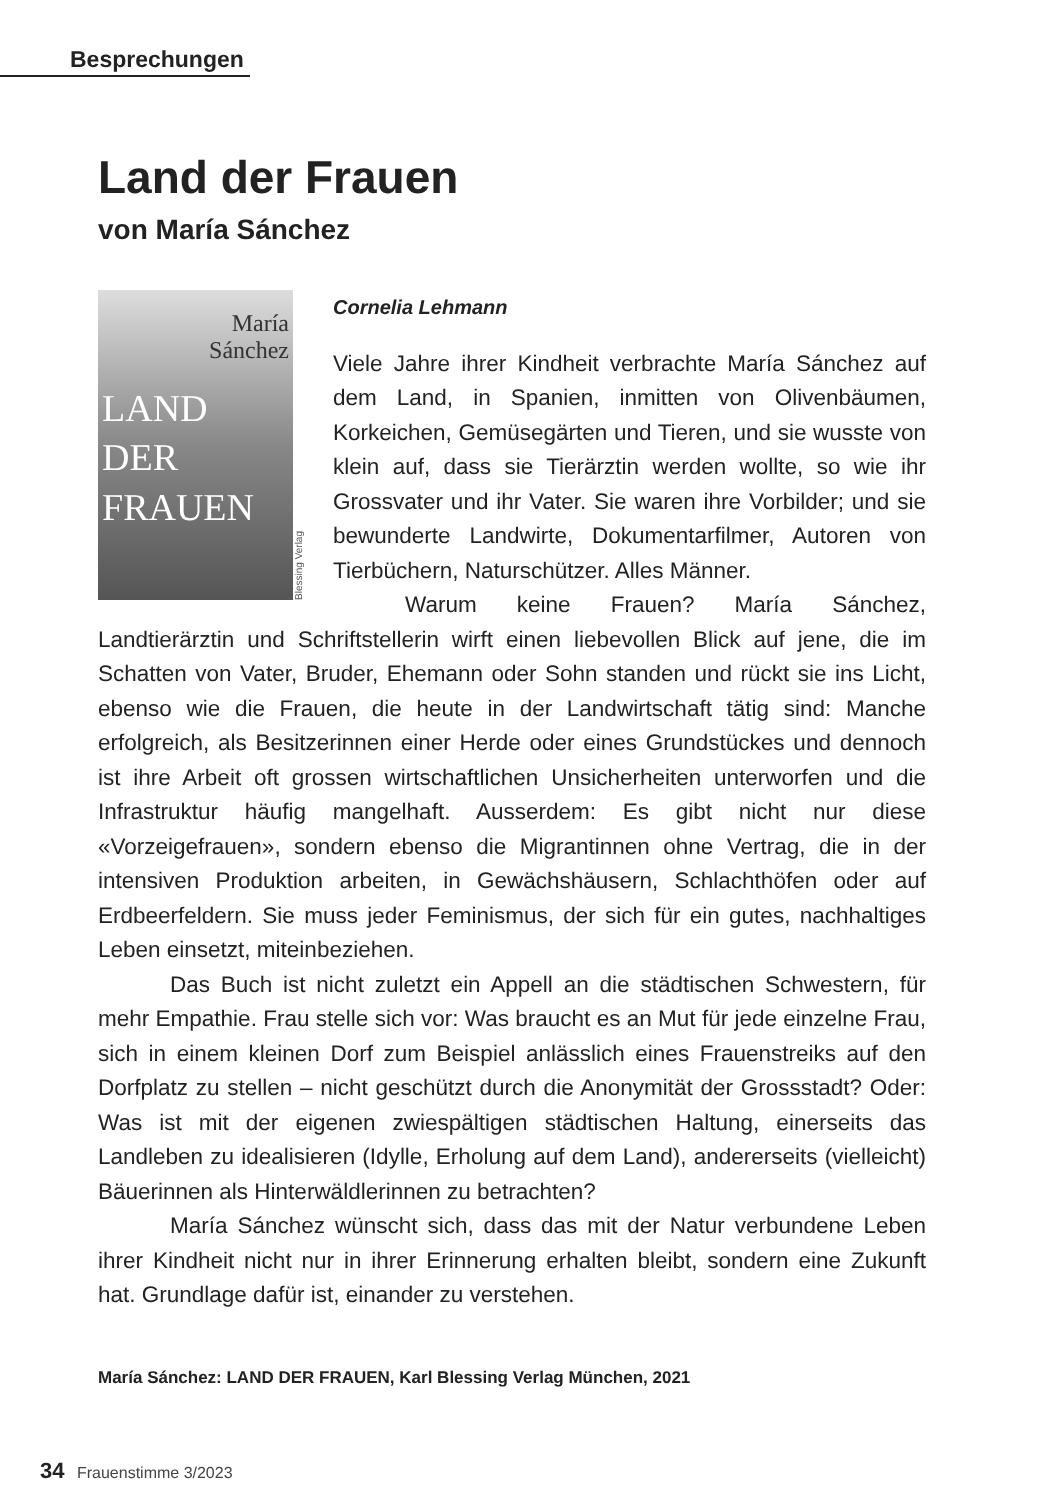Besprechungen
Land der Frauen
von María Sánchez
María
Sánchez
LAND
DER
FRAUEN
Blessing Verlag
Cornelia Lehmann
Viele Jahre ihrer Kindheit verbrachte María Sánchez auf dem Land, in Spanien, inmitten von Olivenbäumen, Korkeichen, Gemüsegärten und Tieren, und sie wusste von klein auf, dass sie Tierärztin werden wollte, so wie ihr Grossvater und ihr Vater. Sie waren ihre Vorbilder; und sie bewunderte Landwirte, Dokumentarfilmer, Autoren von Tierbüchern, Naturschützer. Alles Männer.
Warum keine Frauen? María Sánchez, Landtierärztin und Schriftstellerin wirft einen liebevollen Blick auf jene, die im Schatten von Vater, Bruder, Ehemann oder Sohn standen und rückt sie ins Licht, ebenso wie die Frauen, die heute in der Landwirtschaft tätig sind: Manche erfolgreich, als Besitzerinnen einer Herde oder eines Grundstückes und dennoch ist ihre Arbeit oft grossen wirtschaftlichen Unsicherheiten unterworfen und die Infrastruktur häufig mangelhaft. Ausserdem: Es gibt nicht nur diese «Vorzeigefrauen», sondern ebenso die Migrantinnen ohne Vertrag, die in der intensiven Produktion arbeiten, in Gewächshäusern, Schlachthöfen oder auf Erdbeerfeldern. Sie muss jeder Feminismus, der sich für ein gutes, nachhaltiges Leben einsetzt, miteinbeziehen.
Das Buch ist nicht zuletzt ein Appell an die städtischen Schwestern, für mehr Empathie. Frau stelle sich vor: Was braucht es an Mut für jede einzelne Frau, sich in einem kleinen Dorf zum Beispiel anlässlich eines Frauenstreiks auf den Dorfplatz zu stellen – nicht geschützt durch die Anonymität der Grossstadt? Oder: Was ist mit der eigenen zwiespältigen städtischen Haltung, einerseits das Landleben zu idealisieren (Idylle, Erholung auf dem Land), andererseits (vielleicht) Bäuerinnen als Hinterwäldlerinnen zu betrachten?
María Sánchez wünscht sich, dass das mit der Natur verbundene Leben ihrer Kindheit nicht nur in ihrer Erinnerung erhalten bleibt, sondern eine Zukunft hat. Grundlage dafür ist, einander zu verstehen.
María Sánchez: LAND DER FRAUEN, Karl Blessing Verlag München, 2021
34 Frauenstimme 3/2023